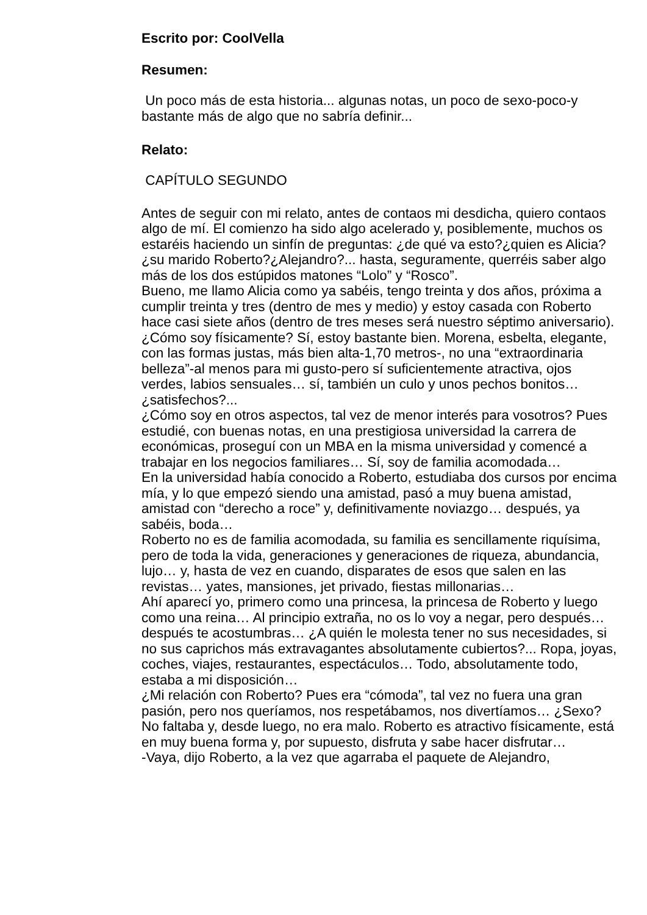Escrito por: CoolVella
Resumen:
Un poco más de esta historia... algunas notas, un poco de sexo-poco-y bastante más de algo que no sabría definir...
Relato:
CAPÍTULO SEGUNDO
Antes de seguir con mi relato, antes de contaos mi desdicha, quiero contaos algo de mí. El comienzo ha sido algo acelerado y, posiblemente, muchos os estaréis haciendo un sinfín de preguntas: ¿de qué va esto?¿quien es Alicia?¿su marido Roberto?¿Alejandro?... hasta, seguramente, querréis saber algo más de los dos estúpidos matones “Lolo” y “Rosco”.
Bueno, me llamo Alicia como ya sabéis, tengo treinta y dos años, próxima a cumplir treinta y tres (dentro de mes y medio) y estoy casada con Roberto hace casi siete años (dentro de tres meses será nuestro séptimo aniversario).
¿Cómo soy físicamente? Sí, estoy bastante bien. Morena, esbelta, elegante, con las formas justas, más bien alta-1,70 metros-, no una “extraordinaria belleza”-al menos para mi gusto-pero sí suficientemente atractiva, ojos verdes, labios sensuales… sí, también un culo y unos pechos bonitos… ¿satisfechos?...
¿Cómo soy en otros aspectos, tal vez de menor interés para vosotros? Pues estudié, con buenas notas, en una prestigiosa universidad la carrera de económicas, proseguí con un MBA en la misma universidad y comencé a trabajar en los negocios familiares… Sí, soy de familia acomodada…
En la universidad había conocido a Roberto, estudiaba dos cursos por encima mía, y lo que empezó siendo una amistad, pasó a muy buena amistad, amistad con “derecho a roce” y, definitivamente noviazgo… después, ya sabéis, boda…
Roberto no es de familia acomodada, su familia es sencillamente riquísima, pero de toda la vida, generaciones y generaciones de riqueza, abundancia, lujo… y, hasta de vez en cuando, disparates de esos que salen en las revistas… yates, mansiones, jet privado, fiestas millonarias…
Ahí aparecí yo, primero como una princesa, la princesa de Roberto y luego como una reina… Al principio extraña, no os lo voy a negar, pero después… después te acostumbras… ¿A quién le molesta tener no sus necesidades, si no sus caprichos más extravagantes absolutamente cubiertos?... Ropa, joyas, coches, viajes, restaurantes, espectáculos… Todo, absolutamente todo, estaba a mi disposición…
¿Mi relación con Roberto? Pues era “cómoda”, tal vez no fuera una gran pasión, pero nos queríamos, nos respetábamos, nos divertíamos… ¿Sexo? No faltaba y, desde luego, no era malo. Roberto es atractivo físicamente, está en muy buena forma y, por supuesto, disfruta y sabe hacer disfrutar…
-Vaya, dijo Roberto, a la vez que agarraba el paquete de Alejandro,